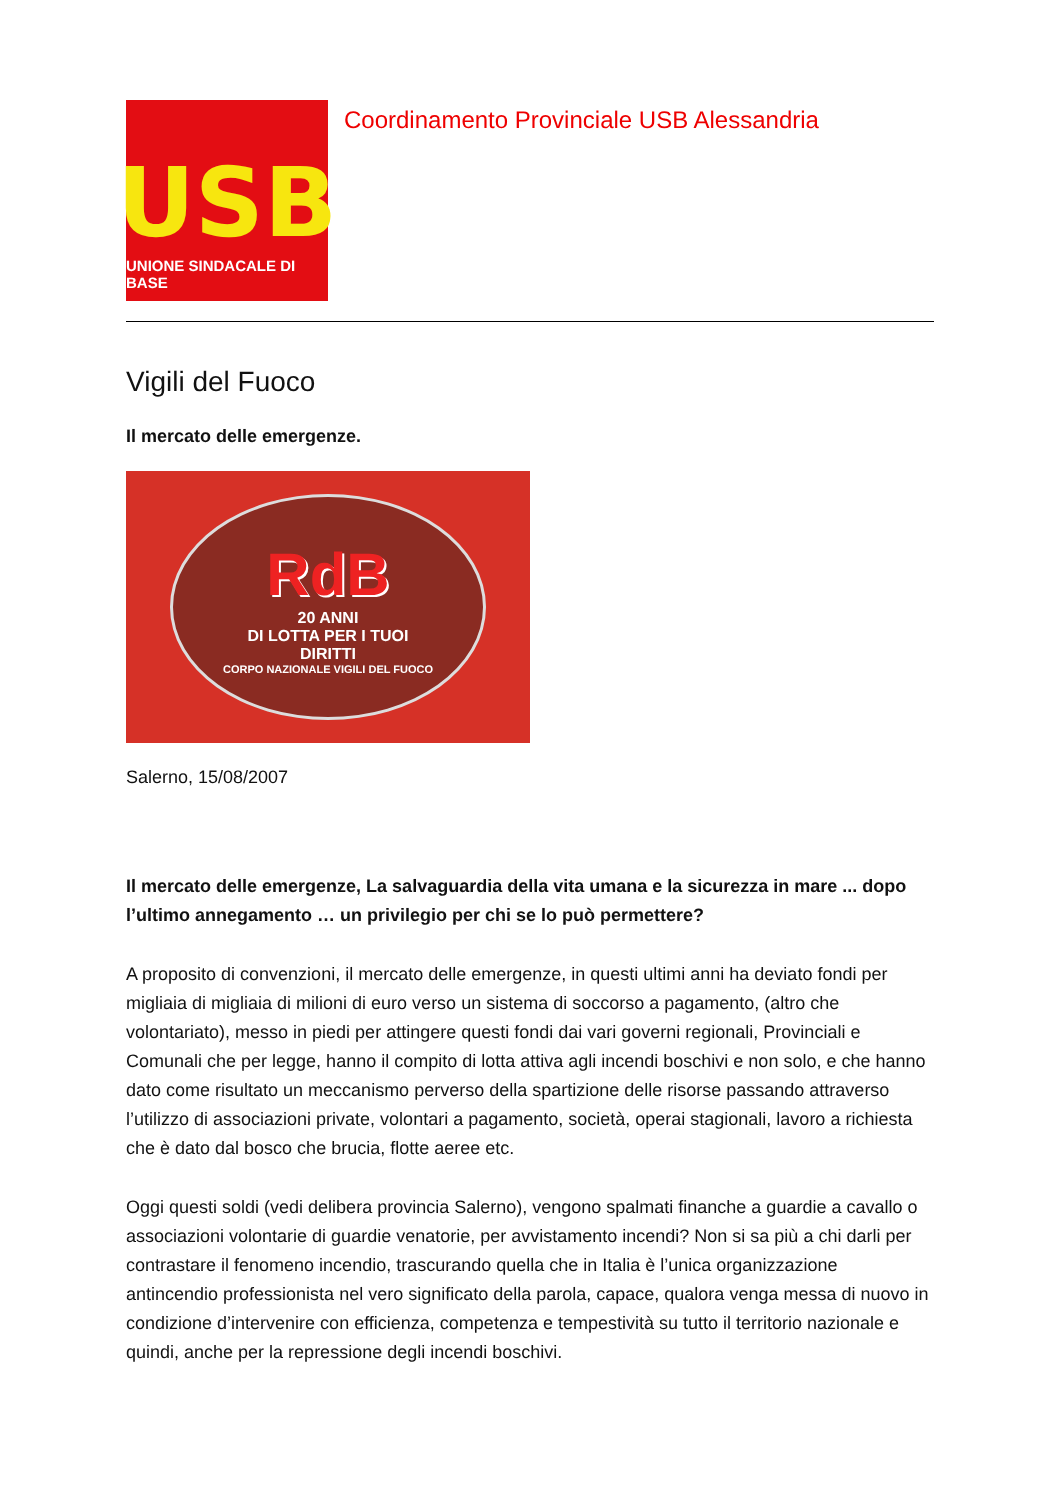USB
UNIONE SINDACALE DI BASE
Coordinamento Provinciale USB Alessandria
Vigili del Fuoco
Il mercato delle emergenze.
RdB
20 ANNI
DI LOTTA PER I TUOI
DIRITTI
CORPO NAZIONALE VIGILI DEL FUOCO
Salerno, 15/08/2007
Il mercato delle emergenze, La salvaguardia della vita umana e la sicurezza in mare ... dopo l’ultimo annegamento … un privilegio per chi se lo può permettere?
A proposito di convenzioni, il mercato delle emergenze, in questi ultimi anni ha deviato fondi per migliaia di migliaia di milioni di euro verso un sistema di soccorso a pagamento, (altro che volontariato), messo in piedi per attingere questi fondi dai vari governi regionali, Provinciali e Comunali che per legge, hanno il compito di lotta attiva agli incendi boschivi e non solo, e che hanno dato come risultato un meccanismo perverso della spartizione delle risorse passando attraverso l’utilizzo di associazioni private, volontari a pagamento, società, operai stagionali, lavoro a richiesta che è dato dal bosco che brucia, flotte aeree etc.
Oggi questi soldi (vedi delibera provincia Salerno), vengono spalmati finanche a guardie a cavallo o associazioni volontarie di guardie venatorie, per avvistamento incendi? Non si sa più a chi darli per contrastare il fenomeno incendio, trascurando quella che in Italia è l’unica organizzazione antincendio professionista nel vero significato della parola, capace, qualora venga messa di nuovo in condizione d’intervenire con efficienza, competenza e tempestività su tutto il territorio nazionale e quindi, anche per la repressione degli incendi boschivi.